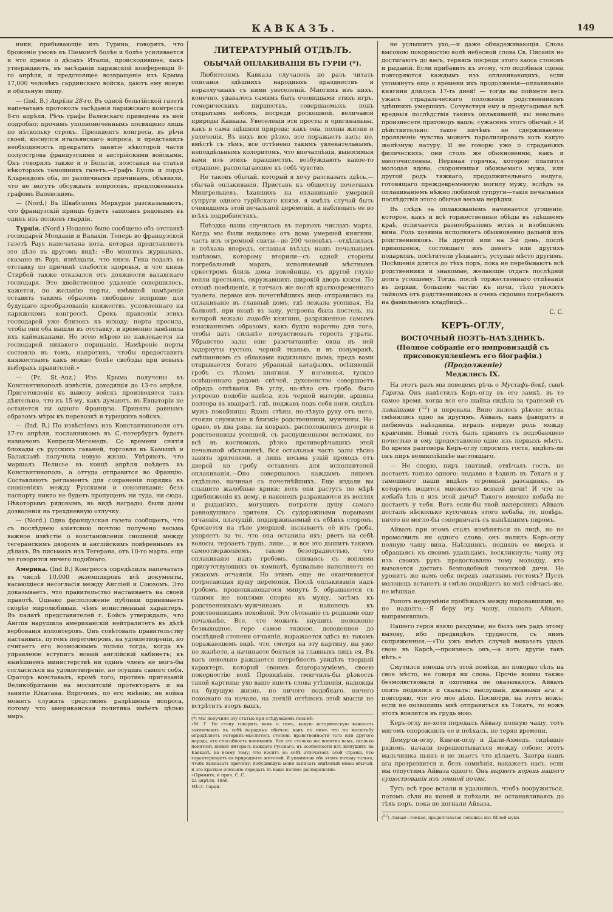КАВКАЗЪ. 149
ники, прибывающіе изъ Турина, говорятъ, что броженіе умовъ въ Піемонтѣ болѣе и болѣе усиливается и что преніе о дѣлахъ Италіи, происходившее, какъ утверждаютъ, въ засѣданіи парижской конференціи 8-го апрѣля, и предстоящее возвращеніе изъ Крыма 17,000 человѣкъ сардинскаго войска, даютъ ему новую и обильную пищу.
— (Ind. B.) Апрѣля 28-го. Въ одной бельгійской газетѣ напечатанъ протоколъ засѣданія парижскаго конгресса 8-го апрѣля. Рѣчь графа Валевскаго приведена въ ней подробно; прочимъ уполномоченнымъ посвящено лишь по нѣскольку строкъ. Президентъ конгреса, въ рѣчи своей, коснулся итальянскаго вопроса, и представилъ необходимость прекратить занятіе нѣкоторой части полуострова французскими и австрійскими войсками. Онъ говорилъ также и о Бельгіи, возставая на статьи нѣкоторыхъ тамошнихъ газетъ.—Графъ Буоль и лордъ Кларендонъ оба, по различнымъ причинамъ, объявили, что не могутъ обсуждать вопросовъ, предложенныхъ графомъ Валевскимъ.
— (Nord.) Въ Швабскомъ Меркуріи разсказываютъ, что французскій принцъ будетъ записанъ рядовымъ въ одинъ изъ полковъ гвардіи.
Турція. (Nord.) Недавно было сообщено объ отставкѣ господарей Молдавіи и Валахіи. Теперь во французской газетѣ Pays напечатана нота, которая представляетъ это дѣло въ другомъ видѣ: «Во многихъ журналахъ, сказано въ Pays, извѣщали, что князь Гика подалъ въ отставку по причинѣ слабости здоровья, и что князь Стирбей также отказался отъ должности валахскаго господаря. Это двойственное удаленіе совершилось, кажется, по желанію порты, имѣвшей намѣреніе оставить такимъ образомъ свободное поприще для будущаго преобразованія княжествъ, условленнаго на парижскомъ конгрессѣ. Срокъ правленія этихъ господарей уже близокъ къ исходу; порта просила, чтобы они оба вышли въ отставку, и временно замѣнила ихъ каймаканами. Но этою мѣрою не навлекается на господарей никакого порицанія. Намѣреніе порты состояло въ томъ, напротивъ, чтобы предоставить княжествамъ какъ можно болѣе свободы при новыхъ выборахъ правителей.»
— (Pr. St.-Anz.) Изъ Крыма получены въ Константинополѣ извѣстія, доходящія до 13-го апрѣля. Приготовленія къ вывозу войскъ производятся такъ дѣятельно, что къ 15-му, какъ думаютъ, въ Евпаторіи не останется ни одного Француза. Приняты равнымъ образомъ мѣры къ перевозкѣ и турецкихъ войскъ.
— (Ind. B.) По извѣстіямъ изъ Константинополя отъ 17-го апрѣля, посланникомъ въ С.-петербургъ будетъ назначенъ Кепрели-Мегемедъ. Со времени снятія блокады съ русскихъ гаваней, торговля въ Камышѣ и Балаклавѣ получила новую жизнь. Увѣряютъ, что маршалъ Пелисье въ концѣ апрѣля поѣдетъ въ Константинополь, а оттуда отправится во Францію. Составляютъ регламентъ для сохраненія порядка въ сношеніяхъ между Русскими и союзниками; безъ паспорту никто не будетъ пропущенъ ни туда, ни сюда. Нѣкоторымъ рядовымъ, въ видѣ награды, были даны дозволенія на трехдневную отлучку.
— (Nord.) Одна французская газета сообщаетъ, что съ послѣднею азіятскою почтою получено весьма важное извѣстіе о возстановленіи сношеній между тегеранскимъ дворомъ и англійскимъ повѣреннымъ въ дѣлахъ. Въ письмахъ изъ Тегерана, отъ 10-го марта, еще не говорится ничего подобнаго.
Америка. (Ind B.) Конгрессъ опредѣлилъ напечатать въ числѣ 10,000 экземпляровъ всѣ документы, касающіеся несогласія между Англіей и Союзомъ. Это доказываетъ, что правительство настаиваетъ на своей правотѣ. Однако расположеніе публики принимаетъ скорѣе миролюбивый, чѣмъ воинственный характеръ. Въ палатѣ представителей г. Бойсъ утверждалъ, что Англія нарушила американскій нейтралитетъ въ дѣлѣ вербованія волонтеровъ. Онъ совѣтовалъ правительству настаивать, путемъ переговоровъ, на удовлетвореніи, но считаетъ его возможнымъ только тогда, когда въ управленіе вступитъ новый англійскій кабинетъ; въ нынѣшнемъ министерствѣ ни одинъ членъ не могъ-бы согласиться на удовлетвореніе, не осудивъ самого себя. Ораторъ возставалъ, кромѣ того, противъ притязаній Великобританіи на москитскій протекторатъ и на занятіе Юкатана. Впрочемъ, по его мнѣнію, не война можетъ служить средствомъ разрѣшенія вопроса, потому что американская политика имѣетъ цѣлью миръ.
ЛИТЕРАТУРНЫЙ ОТДѢЛЪ.
ОБЫЧАЙ ОПЛАКИВАНІЯ ВЪ ГУРІИ (*).
Любителямъ Кавказа случалось не разъ читать описанія здѣшнихъ народныхъ празднествъ и неразлучныхъ съ ними увеселеній. Многимъ изъ нихъ, конечно, удавалось самимъ быть очевидцами этихъ игръ, гомерическихъ пиршествъ, совершаемыхъ подъ открытымъ небомъ, посреди роскошной, величавой природы Кавказа. Увеселенія эти просты и оригинальны, какъ и сама здѣшняя природа; какъ она, полны жизни и увлеченія. Въ нихъ все рѣзко, все поражаетъ васъ; но, вмѣстѣ съ тѣмъ, все оттѣнено такимъ увлекательнымъ, неподдѣльнымъ колоритомъ, что впечатлѣнія, выносимыя вами изъ этихъ празднествъ, возбуждаютъ какое-то отрадное, располагающее къ себѣ чувство.
Не таковъ обычай, который я хочу разсказать здѣсь,—обычай оплакиванія. Приставъ къ обществу почетныхъ Мингрельцевъ, ѣхавшихъ на оплакиваніе умершей супруги одного гурійскаго князя, я имѣлъ случай быть очевидцемъ этой печальной церемоніи, и наблюдать ее во всѣхъ подробностяхъ.
Поѣздка наша случилась въ первыхъ числахъ марта. Когда мы были недалеко отъ дома умершей княгини, часть изъ огромной свиты—до 200 человѣкъ—отдѣлилась и поѣхала впередъ, оглашая въѣздъ нашъ печальнымъ напѣвомъ, которому вторили—съ одной стороны погребальный маршъ, исполняемый мѣстнымъ оркестромъ близь дома покойницы, съ другой глухіе вопли крестьянъ, окружавшихъ широкій дворъ князя. По отводѣ помѣщенія, и тотчасъ же послѣ кратковременнаго туалета, первые изъ почетнѣйшихъ лицъ отправились на оплакиваніе въ главный домъ, гдѣ лежала усопшая. На балконѣ, при входѣ въ залу, устроена была постель, на которой лежало подобіе княгини, разряженное самымъ изысканнымъ образомъ, какъ будто нарочно для того, чтобы дать сильнѣе почувствовать горесть утраты. Убранство залы еще разсчитаннѣе; окна въ ней задернуты густою, черной тканью, и въ полумракѣ, смѣшанномъ съ облаками кадильнаго дыма, предъ вами открывается богато убранный катафалкъ, осѣняющій гробъ съ тѣломъ княгини. У изголовья, тускло освѣщеннаго рядомъ свѣчей, духовенство совершаетъ обрядъ отпѣванія. Въ углу, на-лѣво отъ гроба, было устроено подобіе навѣса, изъ черной матеріи, аршина полтора въ квадратѣ, гдѣ, поджавъ подъ себя ноги, сидѣлъ мужъ покойницы. Вдоль стѣны, по-лѣвую руку отъ него, стояли служилые и близкіе родственники, мужчины. На-право, въ два ряда, на коврахъ, расположились дочери и родственницы усопшей, съ распущенными волосами, но всѣ въ костюмахъ, рѣзко противорѣчащихъ этой печальной обстановкѣ. Вся остальная часть залы тѣсно занята зрителями, и лишь весьма узкій проходъ отъ дверей ко гробу оставленъ для исполнителей оплакиванія.—Оно совершалось каждымъ лицемъ отдѣльно, начиная съ почетнѣйшихъ. Еще издали вы слышите жалобные крики; вотъ они растутъ по мѣрѣ приближенія къ дому, и наконецъ разражаются въ воплях и рыданіяхъ, могущихъ потрясти душу самаго равнодушнаго зрителя. Съ судорожными порывами отчаянія, плачущій, поддерживаемый съ обѣихъ сторонъ, бросается на тѣло умершей, вызываетъ её изъ гроба, укоряетъ за то, что она оставила ихъ; рветъ на себѣ волосы, терзаетъ грудь, лице.... и все это дышитъ такимъ самоотверженіемъ, такою безотрадностью, что оплакиваніе надъ гробомъ, сливаясь съ воплями присутствующихъ въ комнатѣ, буквально наполняетъ ее ужасомъ отчаянія. Но этимъ еще не оканчивается потрясающая душу церемонія. Послѣ оплакиванія надъ гробомъ, продолжающагося минутъ 5, обращаются съ такими же воплями сперва къ мужу, затѣмъ къ родственникамъ-мужчинамъ и наконецъ къ родственницамъ покойной. Это сѣтованіе съ родными еще печальнѣе. Все, что можетъ внушить положеніе безвыходное, горе самое тяжкое, доведенное до послѣдней степени отчаянія, выражается здѣсь въ такомъ поражающемъ видѣ, что, смотря на эту картину, вы уже не жалѣете, а начинаете бояться за главныхъ лицъ ея. Въ васъ невольно раждается потребность увидѣть твердый характеръ, который своимъ благоразуміемъ, своею покорностію волѣ Провидѣнія, смягчилъ-бы рѣзкость такой картины; ухо ваше ищетъ слова утѣшенія, надежды на будущую жизнь, но ничего подобнаго, ничего похожаго на начало, на легкій оттѣнокъ этой мысли не встрѣтитъ взоръ вашъ,
(*) Мы получили эту статью при слѣдующемъ письмѣ:
«М. Г. Не стану говорить вамъ о томъ, какую историческую важность заключаютъ въ себѣ народные обычаи; какъ по нимъ что по масштабу опредѣляетъ историкъ-мыслитель степень нравственности того или другого народа, его способность пониманія. Все это столько же понятно вамъ, сколько понятенъ живой интересъ каждаго Русскаго, въ особенности изъ живущихъ на Кавказѣ, ко всему тому, что носитъ на себѣ отпечатокъ этой страны, что характеризуетъ ея природныхъ жителей. Я упоминаю объ этомъ потому только, чтобъ высказать причину, побудившую меня записать видѣнный мною обычай, и это краткое описаніе передать въ ваше полное распоряженіе.
«Примите, и проч. С. С.
23 апрѣля, 1856.
Мѣст. Горди.
не услышитъ ухо,—и даже обнадеживающія. Слова высокою покорностію волѣ небесной слова Св. Писанія не достигаютъ до васъ, теряясь посреди этого хаоса стоновъ и рыданій. Если прибавить къ этому, что подобныя сцены повторяются каждымъ изъ оплакивающихъ, если упомянуть еще о времени ихъ продолженія—оплакиваніе княгини длилось 17-ть дней! — тогда вы поймете весь ужасъ страдальческаго положенія родственниковъ здѣшнихъ умершихъ. Сочувствуя ему и предугадывая всѣ вредныя послѣдствія такихъ оплакиваній, вы невольно произнесете приговоръ вашъ: «ужасенъ этотъ обычай.» И дѣйствительно: такое ничѣмъ не сдерживаемое проявленіе чувства можетъ парализировать хоть какую желѣзную натуру. Я не говорю уже о страданіяхъ физическихъ; они столь же обыкновенны, какъ и многочисленны. Нервная горячка, которою платится молодая вдова, схоронившая обожаемаго мужа, или другой родъ тяжкаго, продолжительнаго недуга, готовящаго преждевременную могилу мужу, вслѣдъ за оплакиваніемъ нѣжно любимой супруги—такія печальныя послѣдствія этого обычая весьма нерѣдки.
Въ слѣдъ за оплакиваніемъ начинается угощеніе, которое, какъ и всѣ торжественные обѣды въ здѣшнемъ краѣ, отличается разнообразіемъ яствъ и изобиліемъ вина. Роль хозяина исполняетъ обыкновенно дальній изъ родственниковъ. На другой или на 3-й день, послѣ приношенія, состоящаго изъ денегъ или другихъ подарковъ, посѣтители уѣзжаютъ, уступая мѣсто другимъ. Посѣщенія длятся до тѣхъ поръ, пока не перебываютъ всѣ родственники и знакомые, желающіе отдать послѣдній долгъ усопшему. Тогда, послѣ торжественнаго отпѣванія въ церкви, большею частію къ ночи, тѣло уносятъ тайкомъ отъ родственниковъ и очень скромно погребаютъ на фамильномъ кладбищѣ...
С. С.
КЕРЪ-ОГЛУ,
ВОСТОЧНЫЙ ПОЭТЪ-НАѢЗДНИКЪ.
(Полное собраніе его импровизацій съ присовокупленіемъ его біографіи.)
(Продолженіе)
Меджлисъ IX.
На этотъ разъ мы поведемъ рѣчь о Мустафъ-бекѣ, сынѣ Гариза. Онъ навѣстилъ Керъ-оглу въ его замкѣ, въ то самое время, когда вся его шайка сидѣла за трапезой съ лаваішами (<sup>52</sup>) и пировала. Вино лилось рѣкою; яства смѣнялись одно за другимъ. Айвазъ, какъ фаворитъ и любимецъ наѣздника, игралъ первую роль между кравчими. Новый гость былъ принятъ съ подобающею почестью и ему предоставлено одно изъ первыхъ мѣстъ. Во время разговора Керъ-оглу спросилъ гостя, видѣлъ-ли онъ пиръ великолѣпнѣе настоящаго.
— Не спорю, пиръ знатный, отвѣчалъ гость, не достаетъ только одного: недавно я ѣздилъ въ Токатъ и у тамошняго паши видѣлъ огромный разсадникъ, въ которомъ водится множество всякой дичи! И что за кебабъ ѣлъ я изъ этой дичи? Такого именно кебаба не достаетъ у тебя. Вотъ если-бы твой наперсникъ Айвазъ досталъ нѣсколько кусочковъ этого кебаба, то, повѣрь, ничто не могло-бы соперничать съ нынѣшнимъ пиромъ.
Айвазъ при этомъ сталъ измѣняться въ лицѣ, но не промолвилъ ни одного слова; онъ налилъ Керъ-оглу полную чашу вина. Наѣздникъ, поднявъ ее вверхъ и обращаясь къ своимъ удальцамъ, воскликнулъ: чашу эту изъ своихъ рукъ предоставляю тому молодцу, кто вызовется достать безподобной токатской дичи. Не уронитъ же намъ себя передъ знатнымъ гостемъ? Пусть молодецъ встанетъ и смѣло подойдетъ ко мнѣ сейчасъ-же, не мѣшкая.
Ропотъ недоумѣнія пробѣжалъ между пировавшими, но не надолго.—Я беру эту чашу, сказалъ Айвазъ, выпрямившись.
Нашего героя взяло раздумье; не былъ онъ радъ этому вызову, ибо предвидѣлъ трудности, съ нимъ сопряженныя.—«Ты ужъ имѣлъ случай выказать удаль свою въ Карсѣ,—произнесъ онъ,—а вотъ другіе такъ нѣтъ.»
Смутился юноша отъ этой помѣхи, но покорно сѣлъ на свое мѣсто, не говоря ни слова. Прочіе воины также безмолвствовали и охотника не оказывалось. Айвазъ опять поднялся и сказалъ: выслушай, джаными ага; я повторяю, что это мое дѣло. Посмотри, на этотъ ножъ; если не позволишь мнѣ отправиться въ Токатъ, то ножъ этотъ вонзится въ грудь мою.
Керъ-оглу не-хотя передалъ Айвазу полную чашу, тотъ мигомъ опорожнилъ ее и поѣхалъ, не теряя времени.
Демурчи-оглу, Кинчи-оглу и Дали-Ахмедъ, сидѣвшіе рядомъ, начали перешептываться между собою: этотъ мальчишка пьянъ и не знаетъ что дѣлаетъ. Завтра нашъ ага протрезвится и, безъ сомнѣнія, накажетъ насъ, если мы отпустимъ Айваза одного. Онъ вырветъ корень нашего существованія изъ земной почвы.
Тутъ всѣ трое встали и удалились, чтобъ вооружиться, потомъ сѣли на коней и поѣхали, не останавливаясь до тѣхъ поръ, пока не догнали Айваза.
(<sup>52</sup>) Лаваш—тонкая, продолговатая лепешка изъ бѣлой муки.